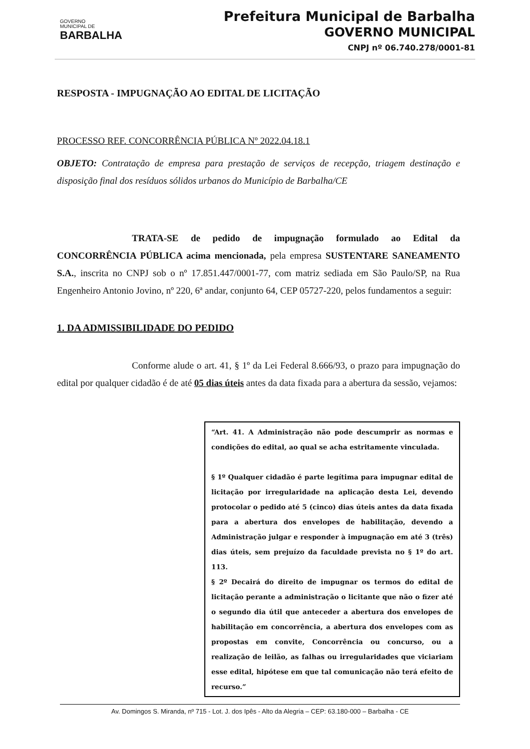GOVERNO
MUNICIPAL DE
BARBALHA
Prefeitura Municipal de Barbalha
GOVERNO MUNICIPAL
CNPJ nº 06.740.278/0001-81
RESPOSTA - IMPUGNAÇÃO AO EDITAL DE LICITAÇÃO
PROCESSO REF. CONCORRÊNCIA PÚBLICA Nº 2022.04.18.1
OBJETO: Contratação de empresa para prestação de serviços de recepção, triagem destinação e disposição final dos resíduos sólidos urbanos do Município de Barbalha/CE
TRATA-SE de pedido de impugnação formulado ao Edital da CONCORRÊNCIA PÚBLICA acima mencionada, pela empresa SUSTENTARE SANEAMENTO S.A., inscrita no CNPJ sob o nº 17.851.447/0001-77, com matriz sediada em São Paulo/SP, na Rua Engenheiro Antonio Jovino, nº 220, 6ª andar, conjunto 64, CEP 05727-220, pelos fundamentos a seguir:
1. DA ADMISSIBILIDADE DO PEDIDO
Conforme alude o art. 41, § 1º da Lei Federal 8.666/93, o prazo para impugnação do edital por qualquer cidadão é de até 05 dias úteis antes da data fixada para a abertura da sessão, vejamos:
“Art. 41. A Administração não pode descumprir as normas e condições do edital, ao qual se acha estritamente vinculada.
§ 1º Qualquer cidadão é parte legítima para impugnar edital de licitação por irregularidade na aplicação desta Lei, devendo protocolar o pedido até 5 (cinco) dias úteis antes da data fixada para a abertura dos envelopes de habilitação, devendo a Administração julgar e responder à impugnação em até 3 (três) dias úteis, sem prejuízo da faculdade prevista no § 1º do art. 113.
§ 2º Decairá do direito de impugnar os termos do edital de licitação perante a administração o licitante que não o fizer até o segundo dia útil que anteceder a abertura dos envelopes de habilitação em concorrência, a abertura dos envelopes com as propostas em convite, Concorrência ou concurso, ou a realização de leilão, as falhas ou irregularidades que viciariam esse edital, hipótese em que tal comunicação não terá efeito de recurso.”
Av. Domingos S. Miranda, nº 715 - Lot. J. dos Ipês - Alto da Alegria – CEP: 63.180-000 – Barbalha - CE